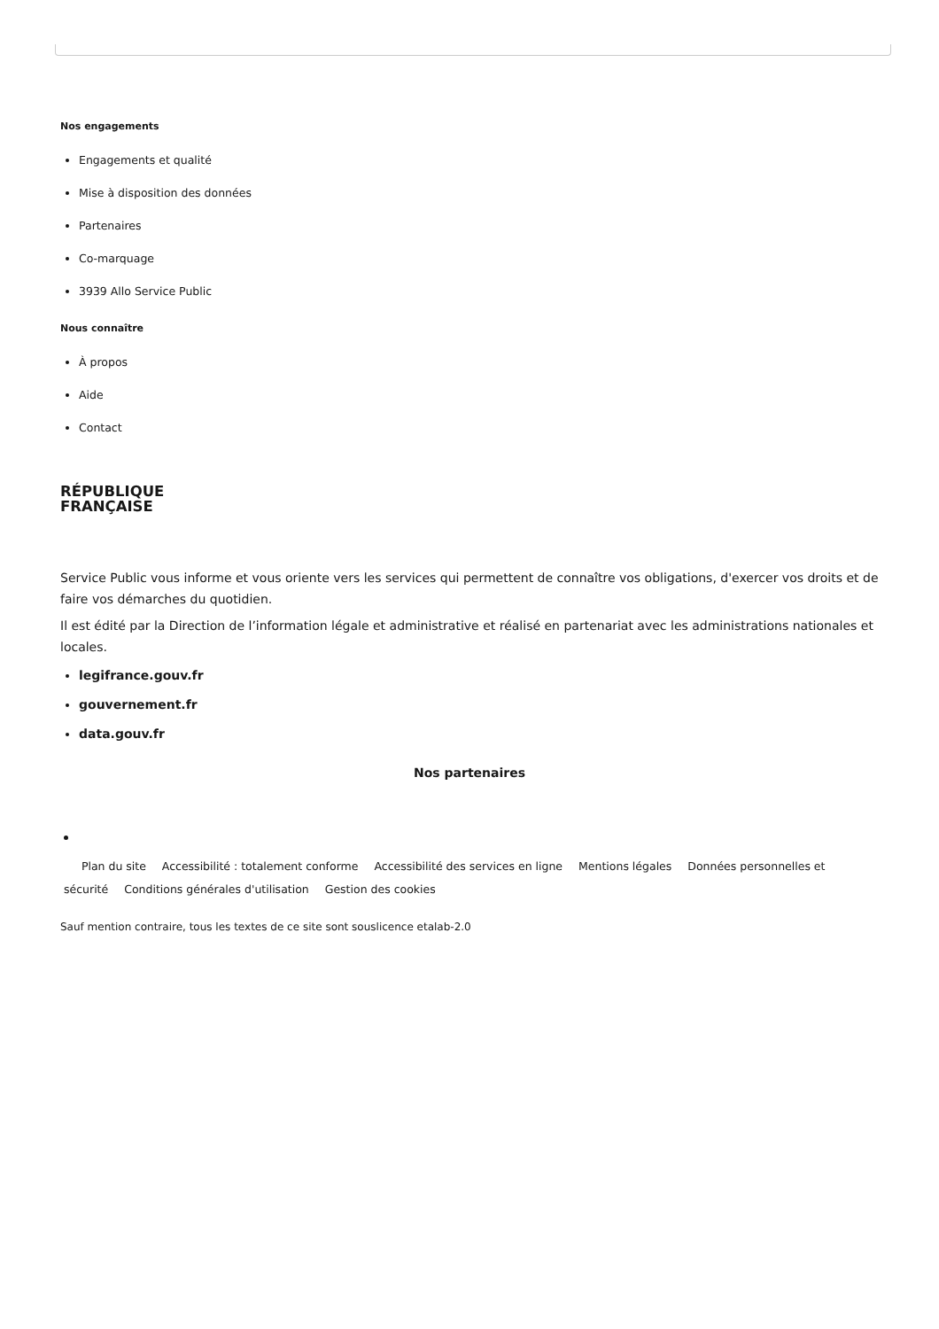Nos engagements
Engagements et qualité
Mise à disposition des données
Partenaires
Co-marquage
3939 Allo Service Public
Nous connaître
À propos
Aide
Contact
RÉPUBLIQUE
FRANÇAISE
Service Public vous informe et vous oriente vers les services qui permettent de connaître vos obligations, d'exercer vos droits et de faire vos démarches du quotidien.
Il est édité par la Direction de l’information légale et administrative et réalisé en partenariat avec les administrations nationales et locales.
legifrance.gouv.fr
gouvernement.fr
data.gouv.fr
Nos partenaires
Plan du site Accessibilité : totalement conforme Accessibilité des services en ligne Mentions légales Données personnelles et sécurité Conditions générales d'utilisation Gestion des cookies
Sauf mention contraire, tous les textes de ce site sont souslicence etalab-2.0